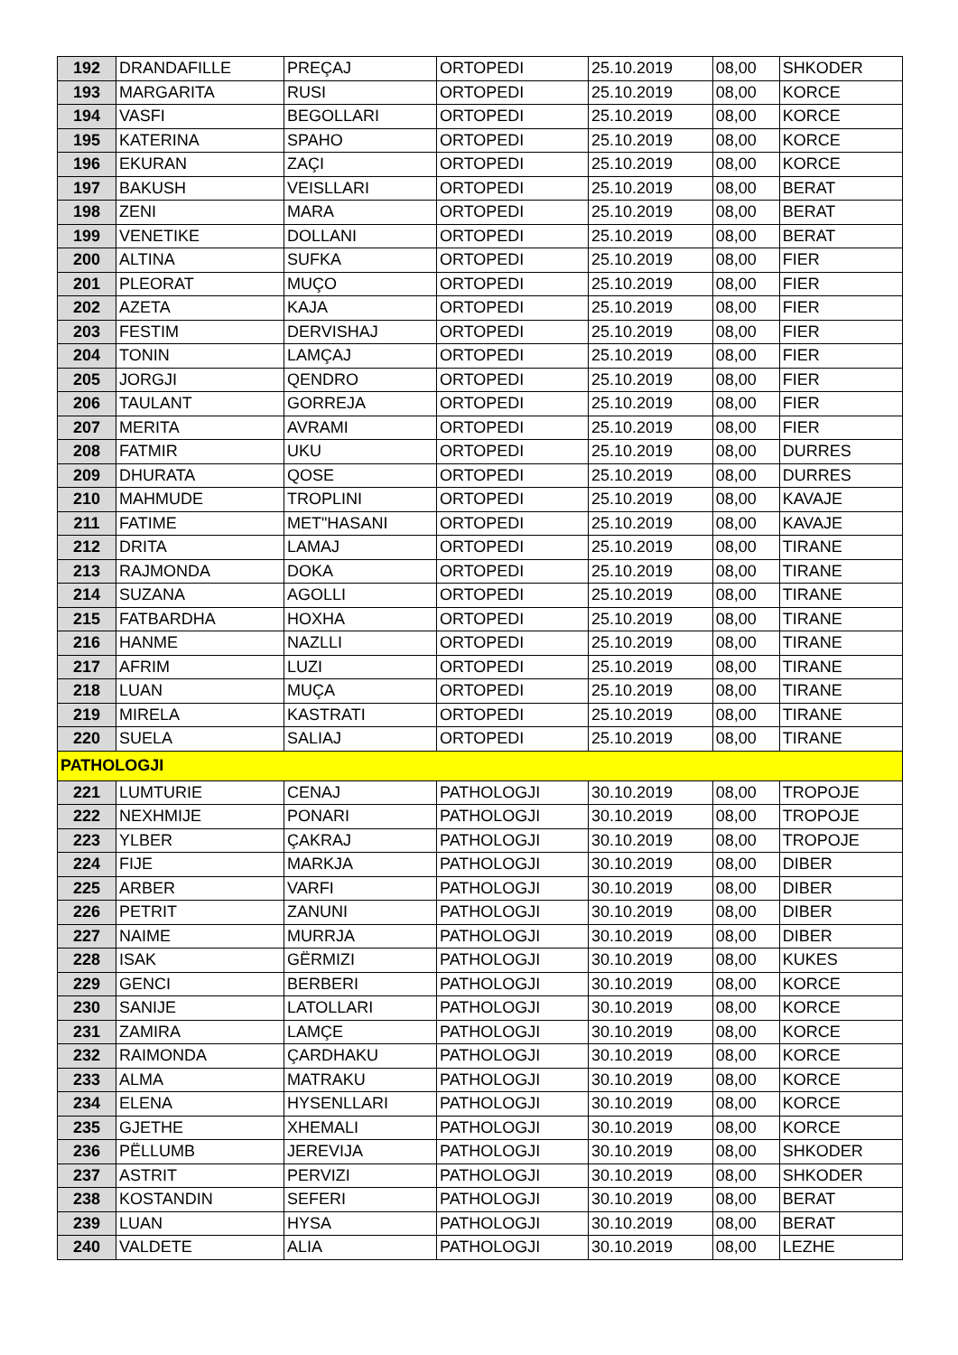| 192 | DRANDAFILLE | PREÇAJ | ORTOPEDI | 25.10.2019 | 08,00 | SHKODER |
| 193 | MARGARITA | RUSI | ORTOPEDI | 25.10.2019 | 08,00 | KORCE |
| 194 | VASFI | BEGOLLARI | ORTOPEDI | 25.10.2019 | 08,00 | KORCE |
| 195 | KATERINA | SPAHO | ORTOPEDI | 25.10.2019 | 08,00 | KORCE |
| 196 | EKURAN | ZAÇI | ORTOPEDI | 25.10.2019 | 08,00 | KORCE |
| 197 | BAKUSH | VEISLLARI | ORTOPEDI | 25.10.2019 | 08,00 | BERAT |
| 198 | ZENI | MARA | ORTOPEDI | 25.10.2019 | 08,00 | BERAT |
| 199 | VENETIKE | DOLLANI | ORTOPEDI | 25.10.2019 | 08,00 | BERAT |
| 200 | ALTINA | SUFKA | ORTOPEDI | 25.10.2019 | 08,00 | FIER |
| 201 | PLEORAT | MUÇO | ORTOPEDI | 25.10.2019 | 08,00 | FIER |
| 202 | AZETA | KAJA | ORTOPEDI | 25.10.2019 | 08,00 | FIER |
| 203 | FESTIM | DERVISHAJ | ORTOPEDI | 25.10.2019 | 08,00 | FIER |
| 204 | TONIN | LAMÇAJ | ORTOPEDI | 25.10.2019 | 08,00 | FIER |
| 205 | JORGJI | QENDRO | ORTOPEDI | 25.10.2019 | 08,00 | FIER |
| 206 | TAULANT | GORREJA | ORTOPEDI | 25.10.2019 | 08,00 | FIER |
| 207 | MERITA | AVRAMI | ORTOPEDI | 25.10.2019 | 08,00 | FIER |
| 208 | FATMIR | UKU | ORTOPEDI | 25.10.2019 | 08,00 | DURRES |
| 209 | DHURATA | QOSE | ORTOPEDI | 25.10.2019 | 08,00 | DURRES |
| 210 | MAHMUDE | TROPLINI | ORTOPEDI | 25.10.2019 | 08,00 | KAVAJE |
| 211 | FATIME | MET"HASANI | ORTOPEDI | 25.10.2019 | 08,00 | KAVAJE |
| 212 | DRITA | LAMAJ | ORTOPEDI | 25.10.2019 | 08,00 | TIRANE |
| 213 | RAJMONDA | DOKA | ORTOPEDI | 25.10.2019 | 08,00 | TIRANE |
| 214 | SUZANA | AGOLLI | ORTOPEDI | 25.10.2019 | 08,00 | TIRANE |
| 215 | FATBARDHA | HOXHA | ORTOPEDI | 25.10.2019 | 08,00 | TIRANE |
| 216 | HANME | NAZLLI | ORTOPEDI | 25.10.2019 | 08,00 | TIRANE |
| 217 | AFRIM | LUZI | ORTOPEDI | 25.10.2019 | 08,00 | TIRANE |
| 218 | LUAN | MUÇA | ORTOPEDI | 25.10.2019 | 08,00 | TIRANE |
| 219 | MIRELA | KASTRATI | ORTOPEDI | 25.10.2019 | 08,00 | TIRANE |
| 220 | SUELA | SALIAJ | ORTOPEDI | 25.10.2019 | 08,00 | TIRANE |
| PATHOLOGJI | | | | | | |
| 221 | LUMTURIE | CENAJ | PATHOLOGJI | 30.10.2019 | 08,00 | TROPOJE |
| 222 | NEXHMIJE | PONARI | PATHOLOGJI | 30.10.2019 | 08,00 | TROPOJE |
| 223 | YLBER | ÇAKRAJ | PATHOLOGJI | 30.10.2019 | 08,00 | TROPOJE |
| 224 | FIJE | MARKJA | PATHOLOGJI | 30.10.2019 | 08,00 | DIBER |
| 225 | ARBER | VARFI | PATHOLOGJI | 30.10.2019 | 08,00 | DIBER |
| 226 | PETRIT | ZANUNI | PATHOLOGJI | 30.10.2019 | 08,00 | DIBER |
| 227 | NAIME | MURRJA | PATHOLOGJI | 30.10.2019 | 08,00 | DIBER |
| 228 | ISAK | GËRMIZI | PATHOLOGJI | 30.10.2019 | 08,00 | KUKES |
| 229 | GENCI | BERBERI | PATHOLOGJI | 30.10.2019 | 08,00 | KORCE |
| 230 | SANIJE | LATOLLARI | PATHOLOGJI | 30.10.2019 | 08,00 | KORCE |
| 231 | ZAMIRA | LAMÇE | PATHOLOGJI | 30.10.2019 | 08,00 | KORCE |
| 232 | RAIMONDA | ÇARDHAKU | PATHOLOGJI | 30.10.2019 | 08,00 | KORCE |
| 233 | ALMA | MATRAKU | PATHOLOGJI | 30.10.2019 | 08,00 | KORCE |
| 234 | ELENA | HYSENLLARI | PATHOLOGJI | 30.10.2019 | 08,00 | KORCE |
| 235 | GJETHE | XHEMALI | PATHOLOGJI | 30.10.2019 | 08,00 | KORCE |
| 236 | PËLLUMB | JEREVIJA | PATHOLOGJI | 30.10.2019 | 08,00 | SHKODER |
| 237 | ASTRIT | PERVIZI | PATHOLOGJI | 30.10.2019 | 08,00 | SHKODER |
| 238 | KOSTANDIN | SEFERI | PATHOLOGJI | 30.10.2019 | 08,00 | BERAT |
| 239 | LUAN | HYSA | PATHOLOGJI | 30.10.2019 | 08,00 | BERAT |
| 240 | VALDETE | ALIA | PATHOLOGJI | 30.10.2019 | 08,00 | LEZHE |